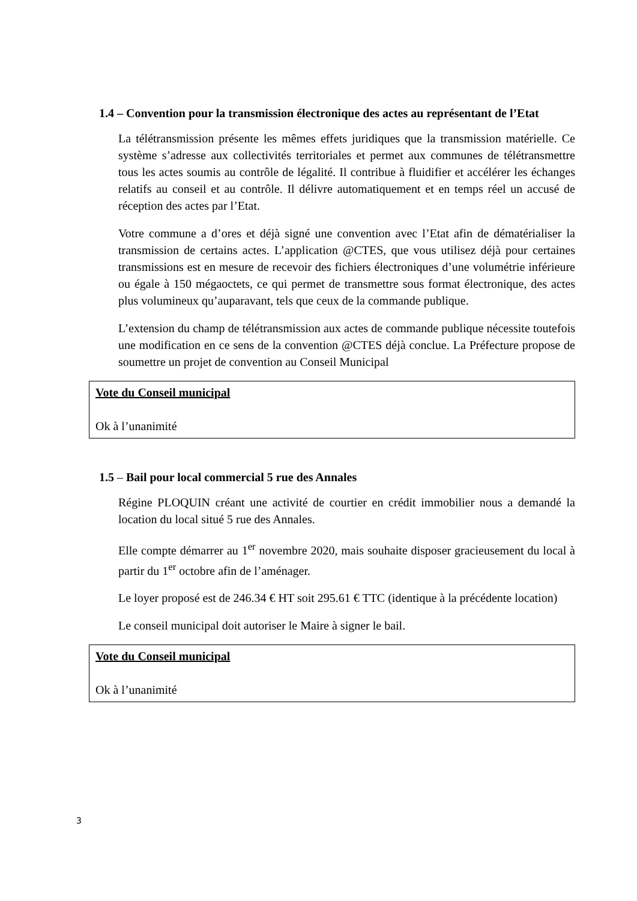1.4 – Convention pour la transmission électronique des actes au représentant de l’Etat
La télétransmission présente les mêmes effets juridiques que la transmission matérielle. Ce système s’adresse aux collectivités territoriales et permet aux communes de télétransmettre tous les actes soumis au contrôle de légalité. Il contribue à fluidifier et accélérer les échanges relatifs au conseil et au contrôle. Il délivre automatiquement et en temps réel un accusé de réception des actes par l’Etat.
Votre commune a d’ores et déjà signé une convention avec l’Etat afin de dématérialiser la transmission de certains actes. L’application @CTES, que vous utilisez déjà pour certaines transmissions est en mesure de recevoir des fichiers électroniques d’une volumétrie inférieure ou égale à 150 mégaoctets, ce qui permet de transmettre sous format électronique, des actes plus volumineux qu’auparavant, tels que ceux de la commande publique.
L’extension du champ de télétransmission aux actes de commande publique nécessite toutefois une modification en ce sens de la convention @CTES déjà conclue. La Préfecture propose de soumettre un projet de convention au Conseil Municipal
Vote du Conseil municipal
Ok à l’unanimité
1.5 – Bail pour local commercial 5 rue des Annales
Régine PLOQUIN créant une activité de courtier en crédit immobilier nous a demandé la location du local situé 5 rue des Annales.
Elle compte démarrer au 1<sup>er</sup> novembre 2020, mais souhaite disposer gracieusement du local à partir du 1<sup>er</sup> octobre afin de l’aménager.
Le loyer proposé est de 246.34 € HT soit 295.61 € TTC (identique à la précédente location)
Le conseil municipal doit autoriser le Maire à signer le bail.
Vote du Conseil municipal
Ok à l’unanimité
3